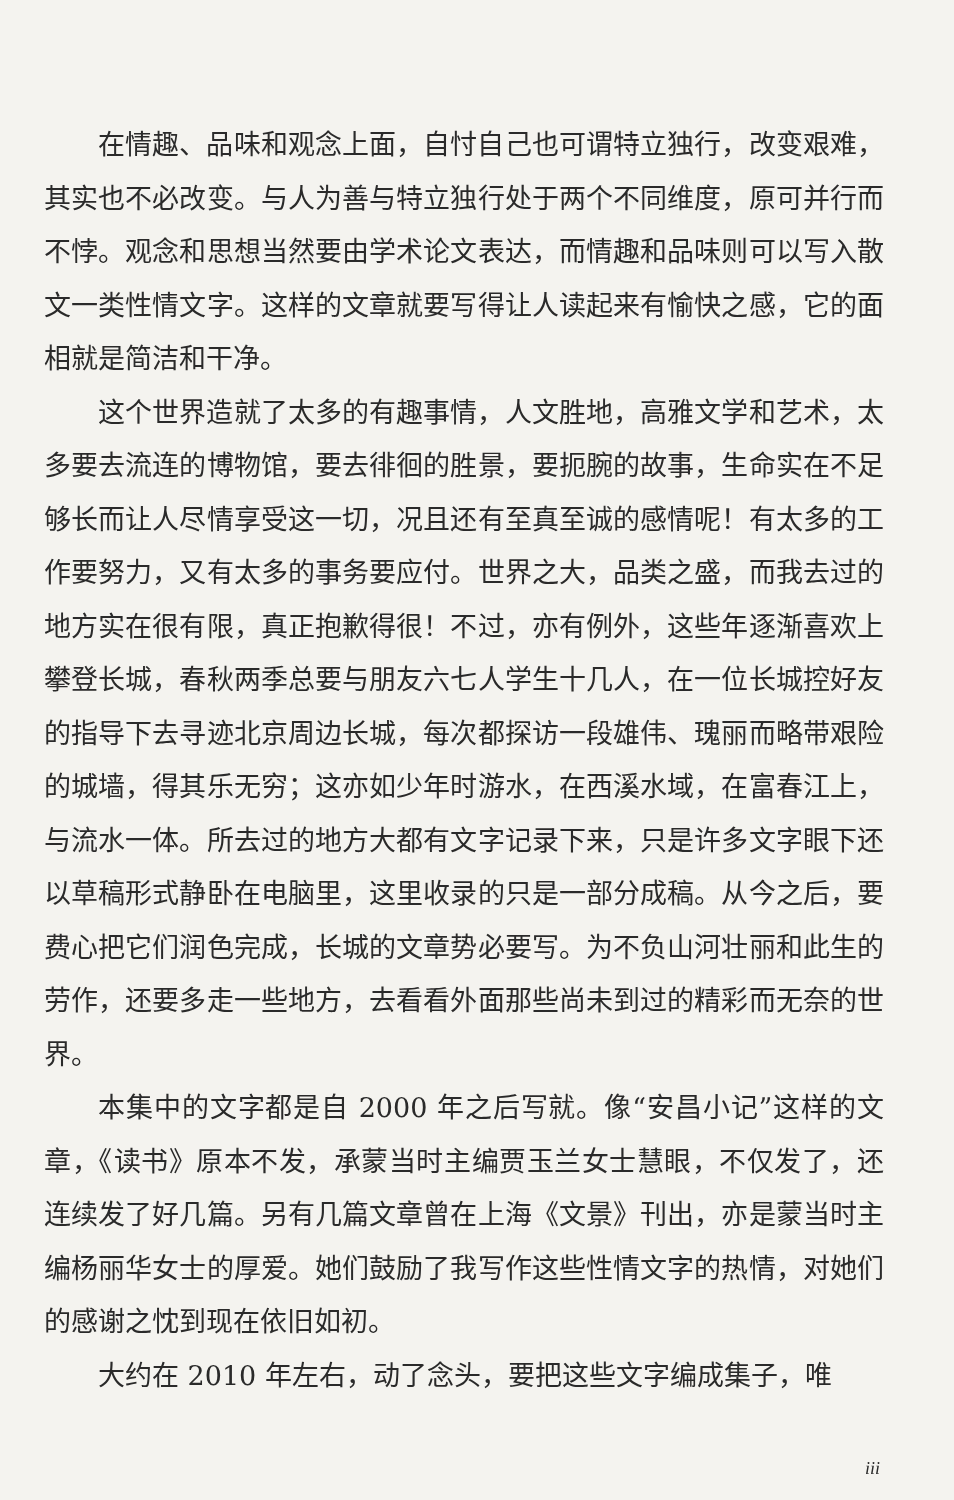在情趣、品味和观念上面，自忖自己也可谓特立独行，改变艰难，其实也不必改变。与人为善与特立独行处于两个不同维度，原可并行而不悖。观念和思想当然要由学术论文表达，而情趣和品味则可以写入散文一类性情文字。这样的文章就要写得让人读起来有愉快之感，它的面相就是简洁和干净。
这个世界造就了太多的有趣事情，人文胜地，高雅文学和艺术，太多要去流连的博物馆，要去徘徊的胜景，要扼腕的故事，生命实在不足够长而让人尽情享受这一切，况且还有至真至诚的感情呢！有太多的工作要努力，又有太多的事务要应付。世界之大，品类之盛，而我去过的地方实在很有限，真正抱歉得很！不过，亦有例外，这些年逐渐喜欢上攀登长城，春秋两季总要与朋友六七人学生十几人，在一位长城控好友的指导下去寻迹北京周边长城，每次都探访一段雄伟、瑰丽而略带艰险的城墙，得其乐无穷；这亦如少年时游水，在西溪水域，在富春江上，与流水一体。所去过的地方大都有文字记录下来，只是许多文字眼下还以草稿形式静卧在电脑里，这里收录的只是一部分成稿。从今之后，要费心把它们润色完成，长城的文章势必要写。为不负山河壮丽和此生的劳作，还要多走一些地方，去看看外面那些尚未到过的精彩而无奈的世界。
本集中的文字都是自 2000 年之后写就。像“安昌小记”这样的文章，《读书》原本不发，承蒙当时主编贾玉兰女士慧眼，不仅发了，还连续发了好几篇。另有几篇文章曾在上海《文景》刊出，亦是蒙当时主编杨丽华女士的厚爱。她们鼓励了我写作这些性情文字的热情，对她们的感谢之忱到现在依旧如初。
大约在 2010 年左右，动了念头，要把这些文字编成集子，唯
iii